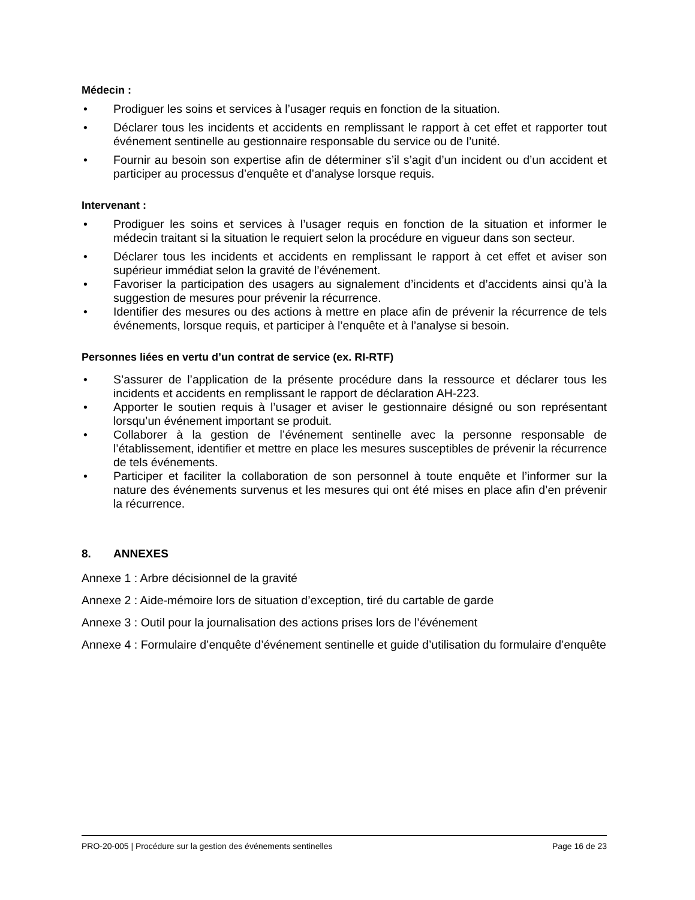Médecin :
• Prodiguer les soins et services à l’usager requis en fonction de la situation.
• Déclarer tous les incidents et accidents en remplissant le rapport à cet effet et rapporter tout événement sentinelle au gestionnaire responsable du service ou de l’unité.
• Fournir au besoin son expertise afin de déterminer s’il s’agit d’un incident ou d’un accident et participer au processus d’enquête et d’analyse lorsque requis.
Intervenant :
• Prodiguer les soins et services à l’usager requis en fonction de la situation et informer le médecin traitant si la situation le requiert selon la procédure en vigueur dans son secteur.
• Déclarer tous les incidents et accidents en remplissant le rapport à cet effet et aviser son supérieur immédiat selon la gravité de l’événement.
• Favoriser la participation des usagers au signalement d’incidents et d’accidents ainsi qu’à la suggestion de mesures pour prévenir la récurrence.
• Identifier des mesures ou des actions à mettre en place afin de prévenir la récurrence de tels événements, lorsque requis, et participer à l’enquête et à l’analyse si besoin.
Personnes liées en vertu d’un contrat de service (ex. RI-RTF)
• S’assurer de l’application de la présente procédure dans la ressource et déclarer tous les incidents et accidents en remplissant le rapport de déclaration AH-223.
• Apporter le soutien requis à l’usager et aviser le gestionnaire désigné ou son représentant lorsqu’un événement important se produit.
• Collaborer à la gestion de l’événement sentinelle avec la personne responsable de l’établissement, identifier et mettre en place les mesures susceptibles de prévenir la récurrence de tels événements.
• Participer et faciliter la collaboration de son personnel à toute enquête et l’informer sur la nature des événements survenus et les mesures qui ont été mises en place afin d’en prévenir la récurrence.
8. ANNEXES
Annexe 1 : Arbre décisionnel de la gravité
Annexe 2 : Aide-mémoire lors de situation d’exception, tiré du cartable de garde
Annexe 3 : Outil pour la journalisation des actions prises lors de l’événement
Annexe 4 : Formulaire d’enquête d’événement sentinelle et guide d’utilisation du formulaire d’enquête
PRO-20-005 | Procédure sur la gestion des événements sentinelles Page 16 de 23